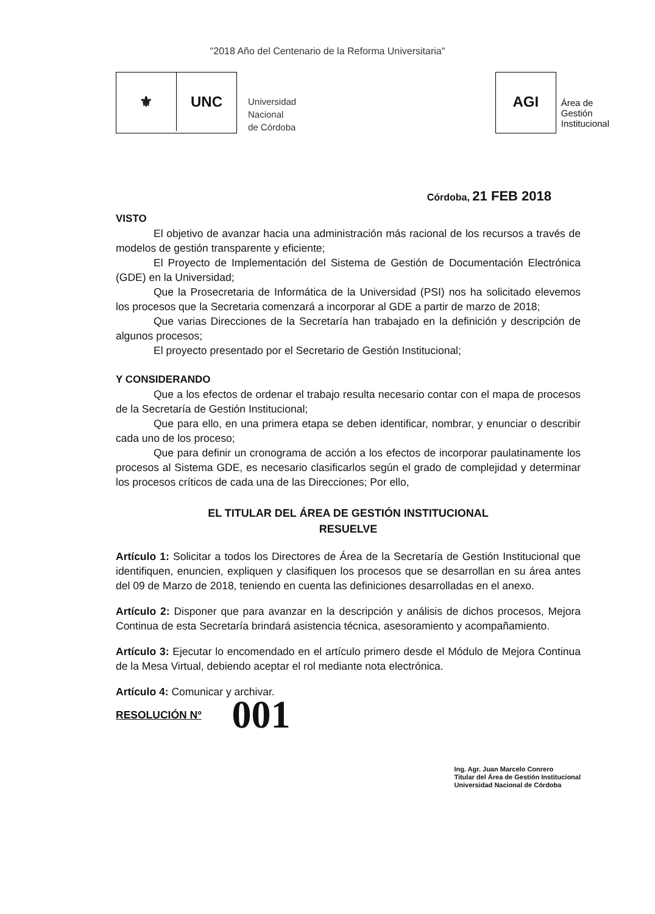"2018 Año del Centenario de la Reforma Universitaria"
⚜ UNC
Universidad
Nacional
de Córdoba
AGI
Área de
Gestión
Institucional
Córdoba, 21 FEB 2018
VISTO
El objetivo de avanzar hacia una administración más racional de los recursos a través de modelos de gestión transparente y eficiente;
El Proyecto de Implementación del Sistema de Gestión de Documentación Electrónica (GDE) en la Universidad;
Que la Prosecretaria de Informática de la Universidad (PSI) nos ha solicitado elevemos los procesos que la Secretaria comenzará a incorporar al GDE a partir de marzo de 2018;
Que varias Direcciones de la Secretaría han trabajado en la definición y descripción de algunos procesos;
El proyecto presentado por el Secretario de Gestión Institucional;
Y CONSIDERANDO
Que a los efectos de ordenar el trabajo resulta necesario contar con el mapa de procesos de la Secretaría de Gestión Institucional;
Que para ello, en una primera etapa se deben identificar, nombrar, y enunciar o describir cada uno de los proceso;
Que para definir un cronograma de acción a los efectos de incorporar paulatinamente los procesos al Sistema GDE, es necesario clasificarlos según el grado de complejidad y determinar los procesos críticos de cada una de las Direcciones; Por ello,
EL TITULAR DEL ÁREA DE GESTIÓN INSTITUCIONAL
RESUELVE
Artículo 1: Solicitar a todos los Directores de Área de la Secretaría de Gestión Institucional que identifiquen, enuncien, expliquen y clasifiquen los procesos que se desarrollan en su área antes del 09 de Marzo de 2018, teniendo en cuenta las definiciones desarrolladas en el anexo.
Artículo 2: Disponer que para avanzar en la descripción y análisis de dichos procesos, Mejora Continua de esta Secretaría brindará asistencia técnica, asesoramiento y acompañamiento.
Artículo 3: Ejecutar lo encomendado en el artículo primero desde el Módulo de Mejora Continua de la Mesa Virtual, debiendo aceptar el rol mediante nota electrónica.
Artículo 4: Comunicar y archivar.
RESOLUCIÓN Nº 001
Ing. Agr. Juan Marcelo Conrero
Titular del Área de Gestión Institucional
Universidad Nacional de Córdoba